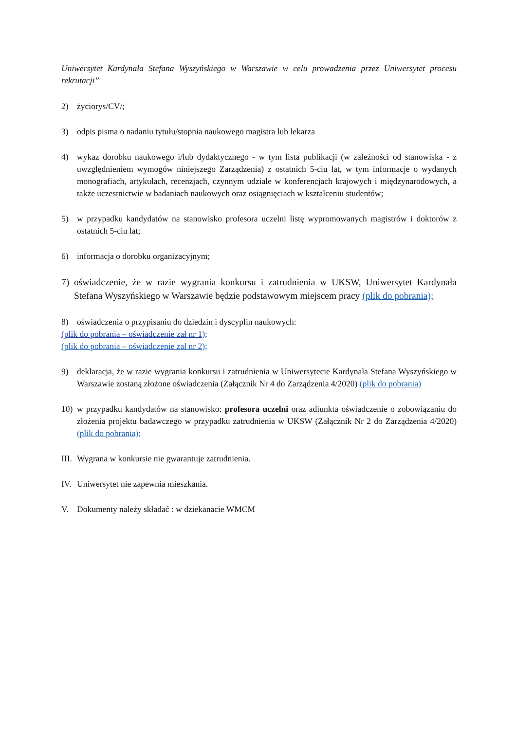Uniwersytet Kardynała Stefana Wyszyńskiego w Warszawie w celu prowadzenia przez Uniwersytet procesu rekrutacji”
2) życiorys/CV/;
3) odpis pisma o nadaniu tytułu/stopnia naukowego magistra lub lekarza
4) wykaz dorobku naukowego i/lub dydaktycznego - w tym lista publikacji (w zależności od stanowiska - z uwzględnieniem wymogów niniejszego Zarządzenia) z ostatnich 5-ciu lat, w tym informacje o wydanych monografiach, artykułach, recenzjach, czynnym udziale w konferencjach krajowych i międzynarodowych, a także uczestnictwie w badaniach naukowych oraz osiągnięciach w kształceniu studentów;
5) w przypadku kandydatów na stanowisko profesora uczelni listę wypromowanych magistrów i doktorów z ostatnich 5-ciu lat;
6) informacja o dorobku organizacyjnym;
7) oświadczenie, że w razie wygrania konkursu i zatrudnienia w UKSW, Uniwersytet Kardynała Stefana Wyszyńskiego w Warszawie będzie podstawowym miejscem pracy (plik do pobrania);
8) oświadczenia o przypisaniu do dziedzin i dyscyplin naukowych:
(plik do pobrania – oświadczenie zał nr 1);
(plik do pobrania – oświadczenie zał nr 2);
9) deklaracja, że w razie wygrania konkursu i zatrudnienia w Uniwersytecie Kardynała Stefana Wyszyńskiego w Warszawie zostaną złożone oświadczenia (Załącznik Nr 4 do Zarządzenia 4/2020) (plik do pobrania)
10) w przypadku kandydatów na stanowisko: profesora uczelni oraz adiunkta oświadczenie o zobowiązaniu do złożenia projektu badawczego w przypadku zatrudnienia w UKSW (Załącznik Nr 2 do Zarządzenia 4/2020) (plik do pobrania);
III. Wygrana w konkursie nie gwarantuje zatrudnienia.
IV. Uniwersytet nie zapewnia mieszkania.
V. Dokumenty należy składać : w dziekanacie WMCM